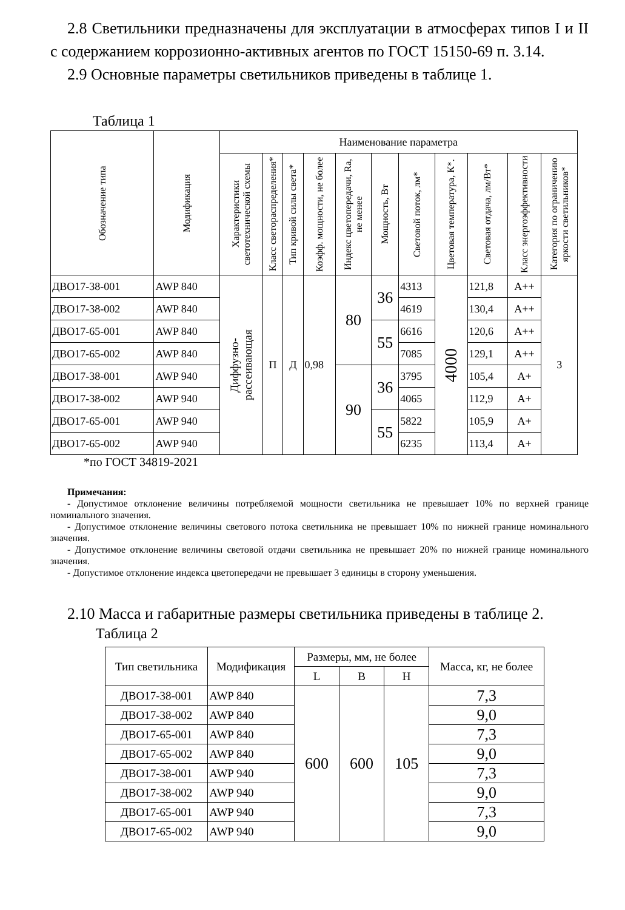2.8 Светильники предназначены для эксплуатации в атмосферах типов I и II с содержанием коррозионно-активных агентов по ГОСТ 15150-69 п. 3.14.
2.9 Основные параметры светильников приведены в таблице 1.
Таблица 1
| Обозначение типа | Модификация | Наименование параметра | | | | | | | | | | |
| --- | --- | --- | --- | --- | --- | --- | --- | --- | --- | --- | --- | --- |
| | | Характеристики светотехнической схемы | Класс светораспределения* | Тип кривой силы света* | Коэфф. мощности, не более | Индекс цветопередачи, Ra, не менее | Мощность, Вт | Световой поток, лм* | Цветовая температура, К*. | Световая отдача, лм/Вт* | Класс энергоэффективности | Категория по ограничению яркости светильников* |
| ДВО17-38-001 | AWP 840 | Диффузно-рассеивающая | П | Д | 0,98 | 80 | 36 | 4313 | 4000 | 121,8 | A++ | 3 |
| ДВО17-38-002 | AWP 840 | | | | | | | 4619 | | 130,4 | A++ | |
| ДВО17-65-001 | AWP 840 | | | | | | 55 | 6616 | | 120,6 | A++ | |
| ДВО17-65-002 | AWP 840 | | | | | | | 7085 | | 129,1 | A++ | |
| ДВО17-38-001 | AWP 940 | | | | | 90 | 36 | 3795 | | 105,4 | A+ | |
| ДВО17-38-002 | AWP 940 | | | | | | | 4065 | | 112,9 | A+ | |
| ДВО17-65-001 | AWP 940 | | | | | | 55 | 5822 | | 105,9 | A+ | |
| ДВО17-65-002 | AWP 940 | | | | | | | 6235 | | 113,4 | A+ | |
*по ГОСТ 34819-2021
Примечания:
- Допустимое отклонение величины потребляемой мощности светильника не превышает 10% по верхней границе номинального значения.
- Допустимое отклонение величины светового потока светильника не превышает 10% по нижней границе номинального значения.
- Допустимое отклонение величины световой отдачи светильника не превышает 20% по нижней границе номинального значения.
- Допустимое отклонение индекса цветопередачи не превышает 3 единицы в сторону уменьшения.
2.10 Масса и габаритные размеры светильника приведены в таблице 2.
Таблица 2
| Тип светильника | Модификация | Размеры, мм, не более | | | Масса, кг, не более |
| --- | --- | --- | --- | --- | --- |
| | | L | B | H | |
| ДВО17-38-001 | AWP 840 | 600 | 600 | 105 | 7,3 |
| ДВО17-38-002 | AWP 840 | | | | 9,0 |
| ДВО17-65-001 | AWP 840 | | | | 7,3 |
| ДВО17-65-002 | AWP 840 | | | | 9,0 |
| ДВО17-38-001 | AWP 940 | | | | 7,3 |
| ДВО17-38-002 | AWP 940 | | | | 9,0 |
| ДВО17-65-001 | AWP 940 | | | | 7,3 |
| ДВО17-65-002 | AWP 940 | | | | 9,0 |